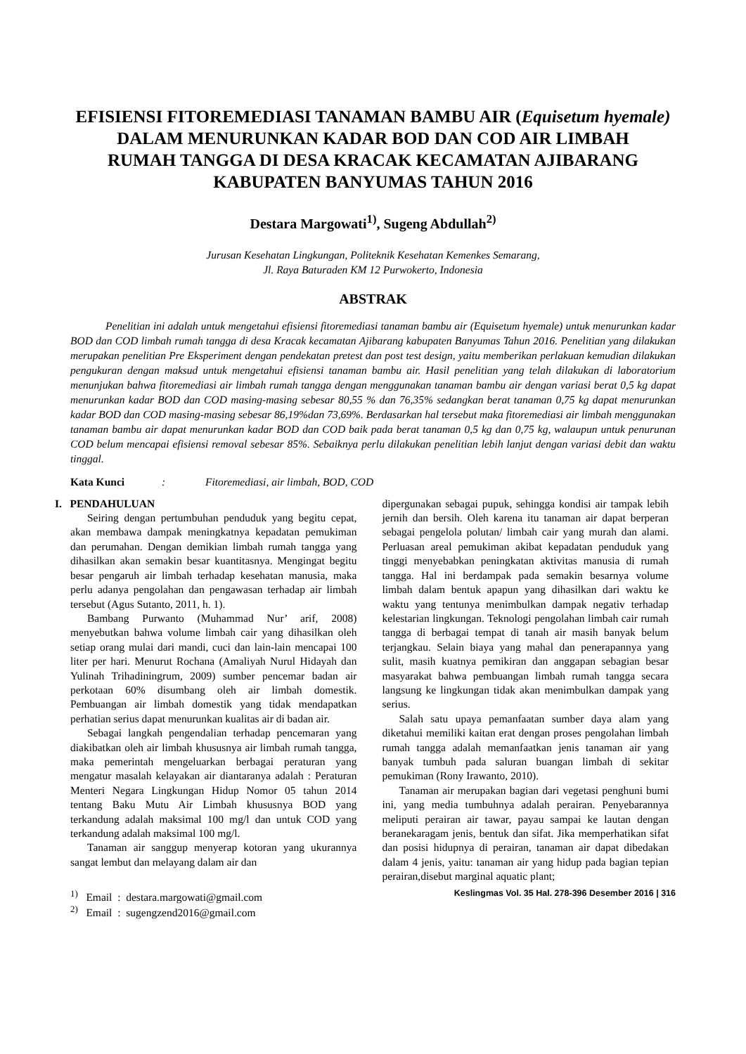EFISIENSI FITOREMEDIASI TANAMAN BAMBU AIR (Equisetum hyemale)
DALAM MENURUNKAN KADAR BOD DAN COD AIR LIMBAH
RUMAH TANGGA DI DESA KRACAK KECAMATAN AJIBARANG
KABUPATEN BANYUMAS TAHUN 2016
Destara Margowati<sup>1)</sup>, Sugeng Abdullah<sup>2)</sup>
Jurusan Kesehatan Lingkungan, Politeknik Kesehatan Kemenkes Semarang,
Jl. Raya Baturaden KM 12 Purwokerto, Indonesia
ABSTRAK
Penelitian ini adalah untuk mengetahui efisiensi fitoremediasi tanaman bambu air (Equisetum hyemale) untuk menurunkan kadar BOD dan COD limbah rumah tangga di desa Kracak kecamatan Ajibarang kabupaten Banyumas Tahun 2016. Penelitian yang dilakukan merupakan penelitian Pre Eksperiment dengan pendekatan pretest dan post test design, yaitu memberikan perlakuan kemudian dilakukan pengukuran dengan maksud untuk mengetahui efisiensi tanaman bambu air. Hasil penelitian yang telah dilakukan di laboratorium menunjukan bahwa fitoremediasi air limbah rumah tangga dengan menggunakan tanaman bambu air dengan variasi berat 0,5 kg dapat menurunkan kadar BOD dan COD masing-masing sebesar 80,55 % dan 76,35% sedangkan berat tanaman 0,75 kg dapat menurunkan kadar BOD dan COD masing-masing sebesar 86,19%dan 73,69%. Berdasarkan hal tersebut maka fitoremediasi air limbah menggunakan tanaman bambu air dapat menurunkan kadar BOD dan COD baik pada berat tanaman 0,5 kg dan 0,75 kg, walaupun untuk penurunan COD belum mencapai efisiensi removal sebesar 85%. Sebaiknya perlu dilakukan penelitian lebih lanjut dengan variasi debit dan waktu tinggal.
Kata Kunci: Fitoremediasi, air limbah, BOD, COD
I. PENDAHULUAN
Seiring dengan pertumbuhan penduduk yang begitu cepat, akan membawa dampak meningkatnya kepadatan pemukiman dan perumahan. Dengan demikian limbah rumah tangga yang dihasilkan akan semakin besar kuantitasnya. Mengingat begitu besar pengaruh air limbah terhadap kesehatan manusia, maka perlu adanya pengolahan dan pengawasan terhadap air limbah tersebut (Agus Sutanto, 2011, h. 1).
Bambang Purwanto (Muhammad Nur’ arif, 2008) menyebutkan bahwa volume limbah cair yang dihasilkan oleh setiap orang mulai dari mandi, cuci dan lain-lain mencapai 100 liter per hari. Menurut Rochana (Amaliyah Nurul Hidayah dan Yulinah Trihadiningrum, 2009) sumber pencemar badan air perkotaan 60% disumbang oleh air limbah domestik. Pembuangan air limbah domestik yang tidak mendapatkan perhatian serius dapat menurunkan kualitas air di badan air.
Sebagai langkah pengendalian terhadap pencemaran yang diakibatkan oleh air limbah khususnya air limbah rumah tangga, maka pemerintah mengeluarkan berbagai peraturan yang mengatur masalah kelayakan air diantaranya adalah : Peraturan Menteri Negara Lingkungan Hidup Nomor 05 tahun 2014 tentang Baku Mutu Air Limbah khususnya BOD yang terkandung adalah maksimal 100 mg/l dan untuk COD yang terkandung adalah maksimal 100 mg/l.
Tanaman air sanggup menyerap kotoran yang ukurannya sangat lembut dan melayang dalam air dan
dipergunakan sebagai pupuk, sehingga kondisi air tampak lebih jernih dan bersih. Oleh karena itu tanaman air dapat berperan sebagai pengelola polutan/ limbah cair yang murah dan alami. Perluasan areal pemukiman akibat kepadatan penduduk yang tinggi menyebabkan peningkatan aktivitas manusia di rumah tangga. Hal ini berdampak pada semakin besarnya volume limbah dalam bentuk apapun yang dihasilkan dari waktu ke waktu yang tentunya menimbulkan dampak negativ terhadap kelestarian lingkungan. Teknologi pengolahan limbah cair rumah tangga di berbagai tempat di tanah air masih banyak belum terjangkau. Selain biaya yang mahal dan penerapannya yang sulit, masih kuatnya pemikiran dan anggapan sebagian besar masyarakat bahwa pembuangan limbah rumah tangga secara langsung ke lingkungan tidak akan menimbulkan dampak yang serius.
Salah satu upaya pemanfaatan sumber daya alam yang diketahui memiliki kaitan erat dengan proses pengolahan limbah rumah tangga adalah memanfaatkan jenis tanaman air yang banyak tumbuh pada saluran buangan limbah di sekitar pemukiman (Rony Irawanto, 2010).
Tanaman air merupakan bagian dari vegetasi penghuni bumi ini, yang media tumbuhnya adalah perairan. Penyebarannya meliputi perairan air tawar, payau sampai ke lautan dengan beranekaragam jenis, bentuk dan sifat. Jika memperhatikan sifat dan posisi hidupnya di perairan, tanaman air dapat dibedakan dalam 4 jenis, yaitu: tanaman air yang hidup pada bagian tepian perairan,disebut marginal aquatic plant;
<sup>1)</sup> Email : destara.margowati@gmail.com
<sup>2)</sup> Email : sugengzend2016@gmail.com
Keslingmas Vol. 35 Hal. 278-396 Desember 2016 | 316